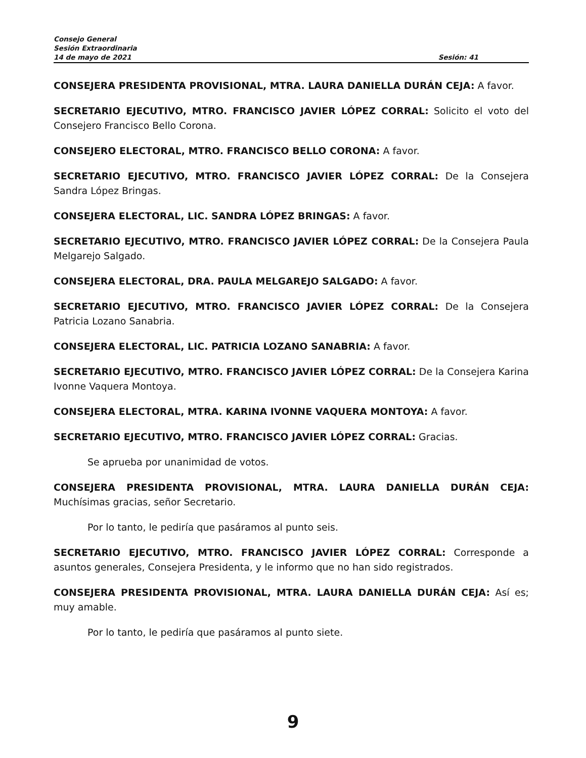Consejo General
Sesión Extraordinaria
14 de mayo de 2021 Sesión: 41
CONSEJERA PRESIDENTA PROVISIONAL, MTRA. LAURA DANIELLA DURÁN CEJA: A favor.
SECRETARIO EJECUTIVO, MTRO. FRANCISCO JAVIER LÓPEZ CORRAL: Solicito el voto del Consejero Francisco Bello Corona.
CONSEJERO ELECTORAL, MTRO. FRANCISCO BELLO CORONA: A favor.
SECRETARIO EJECUTIVO, MTRO. FRANCISCO JAVIER LÓPEZ CORRAL: De la Consejera Sandra López Bringas.
CONSEJERA ELECTORAL, LIC. SANDRA LÓPEZ BRINGAS: A favor.
SECRETARIO EJECUTIVO, MTRO. FRANCISCO JAVIER LÓPEZ CORRAL: De la Consejera Paula Melgarejo Salgado.
CONSEJERA ELECTORAL, DRA. PAULA MELGAREJO SALGADO: A favor.
SECRETARIO EJECUTIVO, MTRO. FRANCISCO JAVIER LÓPEZ CORRAL: De la Consejera Patricia Lozano Sanabria.
CONSEJERA ELECTORAL, LIC. PATRICIA LOZANO SANABRIA: A favor.
SECRETARIO EJECUTIVO, MTRO. FRANCISCO JAVIER LÓPEZ CORRAL: De la Consejera Karina Ivonne Vaquera Montoya.
CONSEJERA ELECTORAL, MTRA. KARINA IVONNE VAQUERA MONTOYA: A favor.
SECRETARIO EJECUTIVO, MTRO. FRANCISCO JAVIER LÓPEZ CORRAL: Gracias.
Se aprueba por unanimidad de votos.
CONSEJERA PRESIDENTA PROVISIONAL, MTRA. LAURA DANIELLA DURÁN CEJA: Muchísimas gracias, señor Secretario.
Por lo tanto, le pediría que pasáramos al punto seis.
SECRETARIO EJECUTIVO, MTRO. FRANCISCO JAVIER LÓPEZ CORRAL: Corresponde a asuntos generales, Consejera Presidenta, y le informo que no han sido registrados.
CONSEJERA PRESIDENTA PROVISIONAL, MTRA. LAURA DANIELLA DURÁN CEJA: Así es; muy amable.
Por lo tanto, le pediría que pasáramos al punto siete.
9